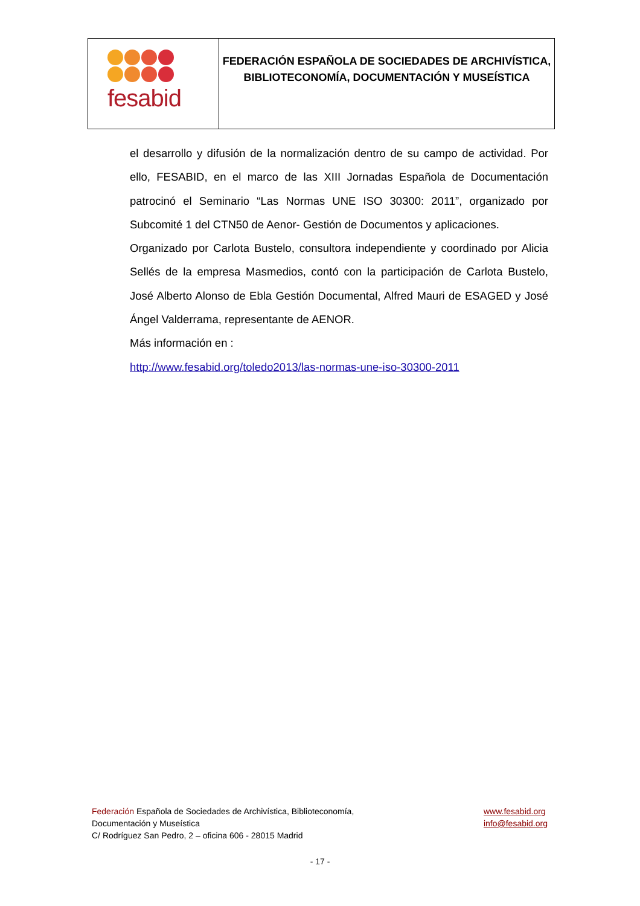fesabid
FEDERACIÓN ESPAÑOLA DE SOCIEDADES DE ARCHIVÍSTICA,
BIBLIOTECONOMÍA, DOCUMENTACIÓN Y MUSEÍSTICA
el desarrollo y difusión de la normalización dentro de su campo de actividad. Por ello, FESABID, en el marco de las XIII Jornadas Española de Documentación patrocinó el Seminario “Las Normas UNE ISO 30300: 2011”, organizado por Subcomité 1 del CTN50 de Aenor- Gestión de Documentos y aplicaciones.
Organizado por Carlota Bustelo, consultora independiente y coordinado por Alicia Sellés de la empresa Masmedios, contó con la participación de Carlota Bustelo, José Alberto Alonso de Ebla Gestión Documental, Alfred Mauri de ESAGED y José Ángel Valderrama, representante de AENOR.
Más información en :
http://www.fesabid.org/toledo2013/las-normas-une-iso-30300-2011
Federación Española de Sociedades de Archivística, Biblioteconomía,
Documentación y Museística
C/ Rodríguez San Pedro, 2 – oficina 606 - 28015 Madrid
www.fesabid.org
info@fesabid.org
- 17 -